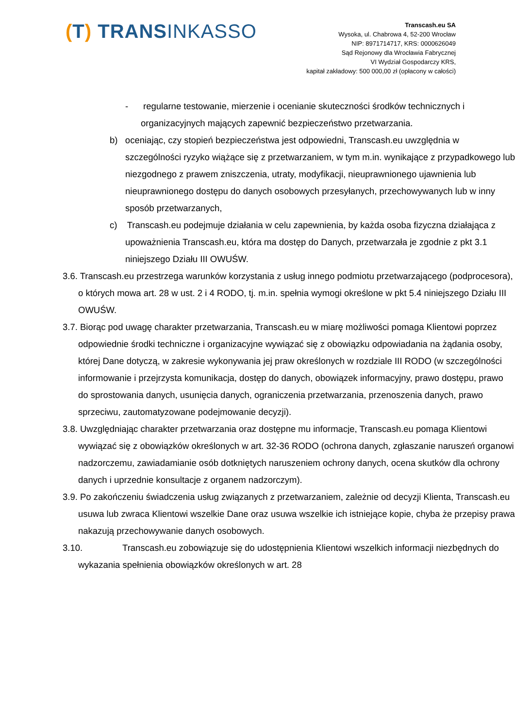(T) TRANSINKASSO
Transcash.eu SA
Wysoka, ul. Chabrowa 4, 52-200 Wrocław
NIP: 8971714717, KRS: 0000626049
Sąd Rejonowy dla Wrocławia Fabrycznej
VI Wydział Gospodarczy KRS,
kapitał zakładowy: 500 000,00 zł (opłacony w całości)
- regularne testowanie, mierzenie i ocenianie skuteczności środków technicznych i organizacyjnych mających zapewnić bezpieczeństwo przetwarzania.
b) oceniając, czy stopień bezpieczeństwa jest odpowiedni, Transcash.eu uwzględnia w szczególności ryzyko wiążące się z przetwarzaniem, w tym m.in. wynikające z przypadkowego lub niezgodnego z prawem zniszczenia, utraty, modyfikacji, nieuprawnionego ujawnienia lub nieuprawnionego dostępu do danych osobowych przesyłanych, przechowywanych lub w inny sposób przetwarzanych,
c) Transcash.eu podejmuje działania w celu zapewnienia, by każda osoba fizyczna działająca z upoważnienia Transcash.eu, która ma dostęp do Danych, przetwarzała je zgodnie z pkt 3.1 niniejszego Działu III OWUŚW.
3.6. Transcash.eu przestrzega warunków korzystania z usług innego podmiotu przetwarzającego (podprocesora), o których mowa art. 28 w ust. 2 i 4 RODO, tj. m.in. spełnia wymogi określone w pkt 5.4 niniejszego Działu III OWUŚW.
3.7. Biorąc pod uwagę charakter przetwarzania, Transcash.eu w miarę możliwości pomaga Klientowi poprzez odpowiednie środki techniczne i organizacyjne wywiązać się z obowiązku odpowiadania na żądania osoby, której Dane dotyczą, w zakresie wykonywania jej praw określonych w rozdziale III RODO (w szczególności informowanie i przejrzysta komunikacja, dostęp do danych, obowiązek informacyjny, prawo dostępu, prawo do sprostowania danych, usunięcia danych, ograniczenia przetwarzania, przenoszenia danych, prawo sprzeciwu, zautomatyzowane podejmowanie decyzji).
3.8. Uwzględniając charakter przetwarzania oraz dostępne mu informacje, Transcash.eu pomaga Klientowi wywiązać się z obowiązków określonych w art. 32-36 RODO (ochrona danych, zgłaszanie naruszeń organowi nadzorczemu, zawiadamianie osób dotkniętych naruszeniem ochrony danych, ocena skutków dla ochrony danych i uprzednie konsultacje z organem nadzorczym).
3.9. Po zakończeniu świadczenia usług związanych z przetwarzaniem, zależnie od decyzji Klienta, Transcash.eu usuwa lub zwraca Klientowi wszelkie Dane oraz usuwa wszelkie ich istniejące kopie, chyba że przepisy prawa nakazują przechowywanie danych osobowych.
3.10. Transcash.eu zobowiązuje się do udostępnienia Klientowi wszelkich informacji niezbędnych do wykazania spełnienia obowiązków określonych w art. 28